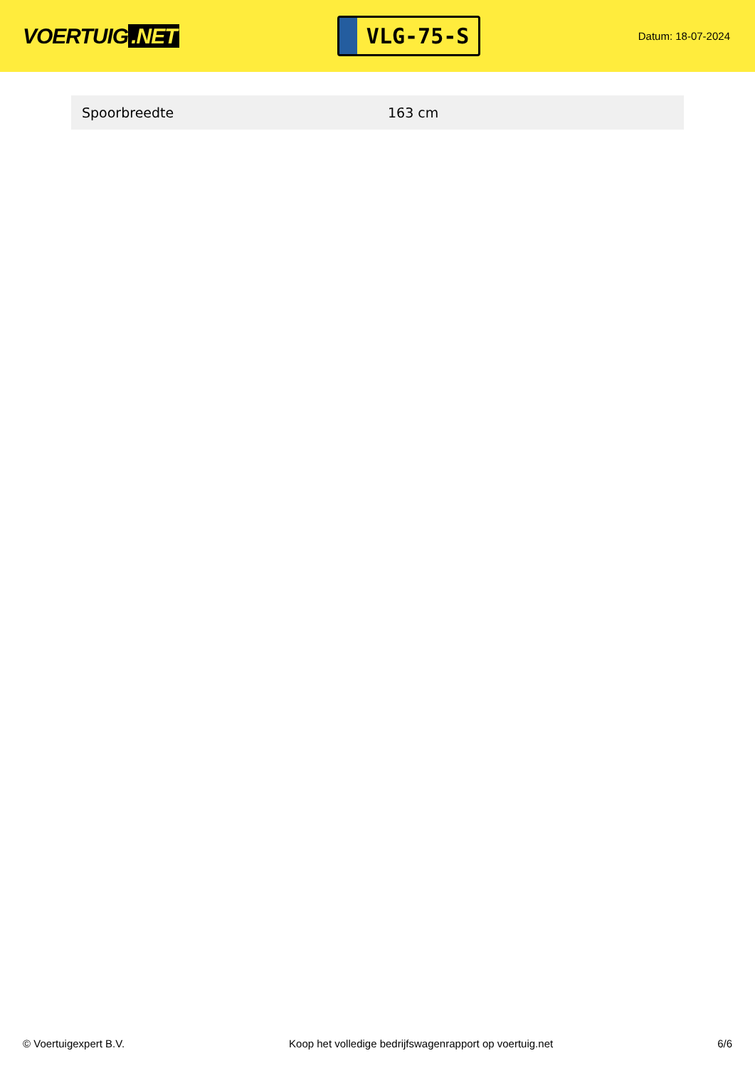VOERTUIG.NET
VLG-75-S
Datum: 18-07-2024
| Spoorbreedte | 163 cm |
© Voertuigexpert B.V. Koop het volledige bedrijfswagenrapport op voertuig.net 6/6